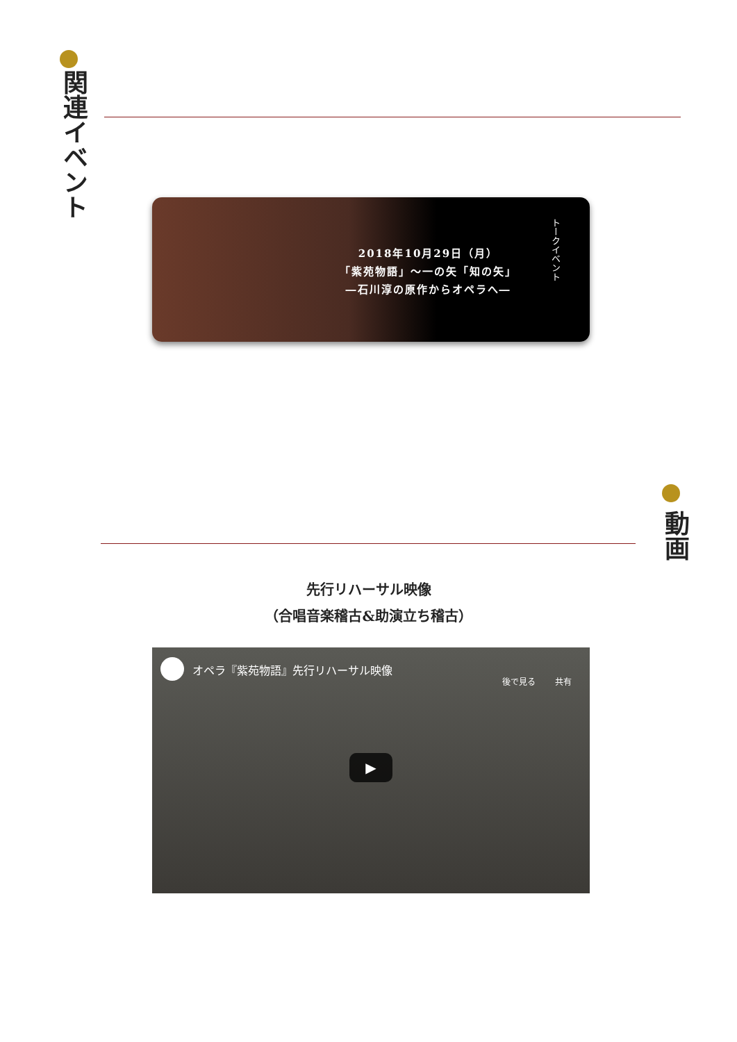関連イベント
2018年10月29日（月）
「紫苑物語」～一の矢「知の矢」
―石川淳の原作からオペラへ―
トークイベント
動画
先行リハーサル映像
（合唱音楽稽古&助演立ち稽古）
オペラ『紫苑物語』先行リハーサル映像
後で見る 共有
▶